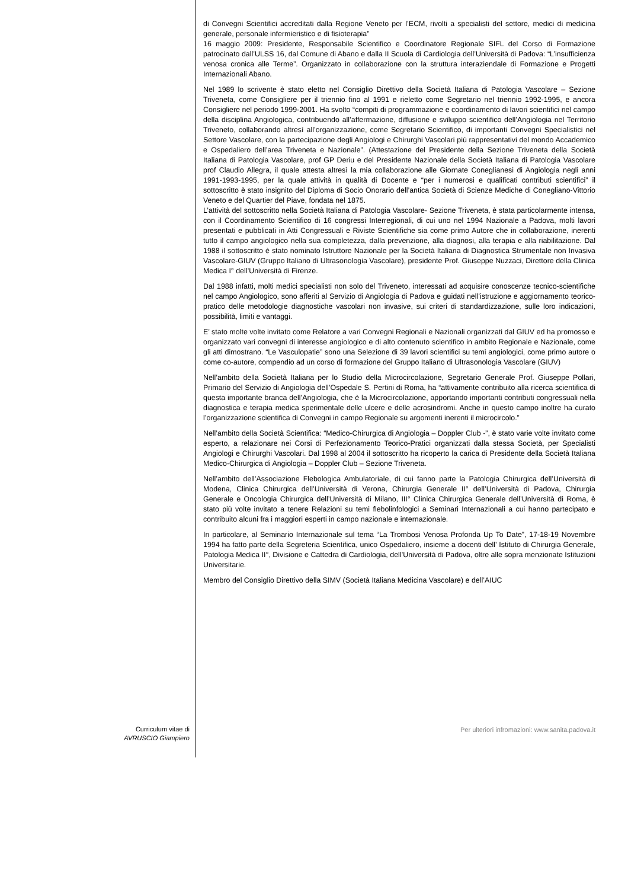di Convegni Scientifici accreditati dalla Regione Veneto per l’ECM, rivolti a specialisti del settore, medici di medicina generale, personale infermieristico e di fisioterapia”
16 maggio 2009: Presidente, Responsabile Scientifico e Coordinatore Regionale SIFL del Corso di Formazione patrocinato dall’ULSS 16, dal Comune di Abano e dalla II Scuola di Cardiologia dell’Università di Padova: “L’insufficienza venosa cronica alle Terme”. Organizzato in collaborazione con la struttura interaziendale di Formazione e Progetti Internazionali Abano.
Nel 1989 lo scrivente è stato eletto nel Consiglio Direttivo della Società Italiana di Patologia Vascolare – Sezione Triveneta, come Consigliere per il triennio fino al 1991 e rieletto come Segretario nel triennio 1992-1995, e ancora Consigliere nel periodo 1999-2001. Ha svolto “compiti di programmazione e coordinamento di lavori scientifici nel campo della disciplina Angiologica, contribuendo all’affermazione, diffusione e sviluppo scientifico dell’Angiologia nel Territorio Triveneto, collaborando altresì all’organizzazione, come Segretario Scientifico, di importanti Convegni Specialistici nel Settore Vascolare, con la partecipazione degli Angiologi e Chirurghi Vascolari più rappresentativi del mondo Accademico e Ospedaliero dell’area Triveneta e Nazionale”. (Attestazione del Presidente della Sezione Triveneta della Società Italiana di Patologia Vascolare, prof GP Deriu e del Presidente Nazionale della Società Italiana di Patologia Vascolare prof Claudio Allegra, il quale attesta altresì la mia collaborazione alle Giornate Coneglianesi di Angiologia negli anni 1991-1993-1995, per la quale attività in qualità di Docente e “per i numerosi e qualificati contributi scientifici” il sottoscritto è stato insignito del Diploma di Socio Onorario dell’antica Società di Scienze Mediche di Conegliano-Vittorio Veneto e del Quartier del Piave, fondata nel 1875.
L’attività del sottoscritto nella Società Italiana di Patologia Vascolare- Sezione Triveneta, è stata particolarmente intensa, con il Coordinamento Scientifico di 16 congressi Interregionali, di cui uno nel 1994 Nazionale a Padova, molti lavori presentati e pubblicati in Atti Congressuali e Riviste Scientifiche sia come primo Autore che in collaborazione, inerenti tutto il campo angiologico nella sua completezza, dalla prevenzione, alla diagnosi, alla terapia e alla riabilitazione. Dal 1988 il sottoscritto è stato nominato Istruttore Nazionale per la Società Italiana di Diagnostica Strumentale non Invasiva Vascolare-GIUV (Gruppo Italiano di Ultrasonologia Vascolare), presidente Prof. Giuseppe Nuzzaci, Direttore della Clinica Medica I° dell’Università di Firenze.
Dal 1988 infatti, molti medici specialisti non solo del Triveneto, interessati ad acquisire conoscenze tecnico-scientifiche nel campo Angiologico, sono afferiti al Servizio di Angiologia di Padova e guidati nell’istruzione e aggiornamento teorico- pratico delle metodologie diagnostiche vascolari non invasive, sui criteri di standardizzazione, sulle loro indicazioni, possibilità, limiti e vantaggi.
E’ stato molte volte invitato come Relatore a vari Convegni Regionali e Nazionali organizzati dal GIUV ed ha promosso e organizzato vari convegni di interesse angiologico e di alto contenuto scientifico in ambito Regionale e Nazionale, come gli atti dimostrano. “Le Vasculopatie” sono una Selezione di 39 lavori scientifici su temi angiologici, come primo autore o come co-autore, compendio ad un corso di formazione del Gruppo Italiano di Ultrasonologia Vascolare (GIUV)
Nell’ambito della Società Italiana per lo Studio della Microcircolazione, Segretario Generale Prof. Giuseppe Pollari, Primario del Servizio di Angiologia dell’Ospedale S. Pertini di Roma, ha “attivamente contribuito alla ricerca scientifica di questa importante branca dell’Angiologia, che è la Microcircolazione, apportando importanti contributi congressuali nella diagnostica e terapia medica sperimentale delle ulcere e delle acrosindromi. Anche in questo campo inoltre ha curato l’organizzazione scientifica di Convegni in campo Regionale su argomenti inerenti il microcircolo.”
Nell’ambito della Società Scientifica: “Medico-Chirurgica di Angiologia – Doppler Club -”, è stato varie volte invitato come esperto, a relazionare nei Corsi di Perfezionamento Teorico-Pratici organizzati dalla stessa Società, per Specialisti Angiologi e Chirurghi Vascolari. Dal 1998 al 2004 il sottoscritto ha ricoperto la carica di Presidente della Società Italiana Medico-Chirurgica di Angiologia – Doppler Club – Sezione Triveneta.
Nell’ambito dell’Associazione Flebologica Ambulatoriale, di cui fanno parte la Patologia Chirurgica dell’Università di Modena, Clinica Chirurgica dell’Università di Verona, Chirurgia Generale II° dell’Università di Padova, Chirurgia Generale e Oncologia Chirurgica dell’Università di Milano, III° Clinica Chirurgica Generale dell’Università di Roma, è stato più volte invitato a tenere Relazioni su temi flebolinfologici a Seminari Internazionali a cui hanno partecipato e contribuito alcuni fra i maggiori esperti in campo nazionale e internazionale.
In particolare, al Seminario Internazionale sul tema “La Trombosi Venosa Profonda Up To Date”, 17-18-19 Novembre 1994 ha fatto parte della Segreteria Scientifica, unico Ospedaliero, insieme a docenti dell’ Istituto di Chirurgia Generale, Patologia Medica II°, Divisione e Cattedra di Cardiologia, dell’Università di Padova, oltre alle sopra menzionate Istituzioni Universitarie.
Membro del Consiglio Direttivo della SIMV (Società Italiana Medicina Vascolare) e dell’AIUC
Curriculum vitae di
AVRUSCIO Giampiero
Per ulteriori infromazioni: www.sanita.padova.it